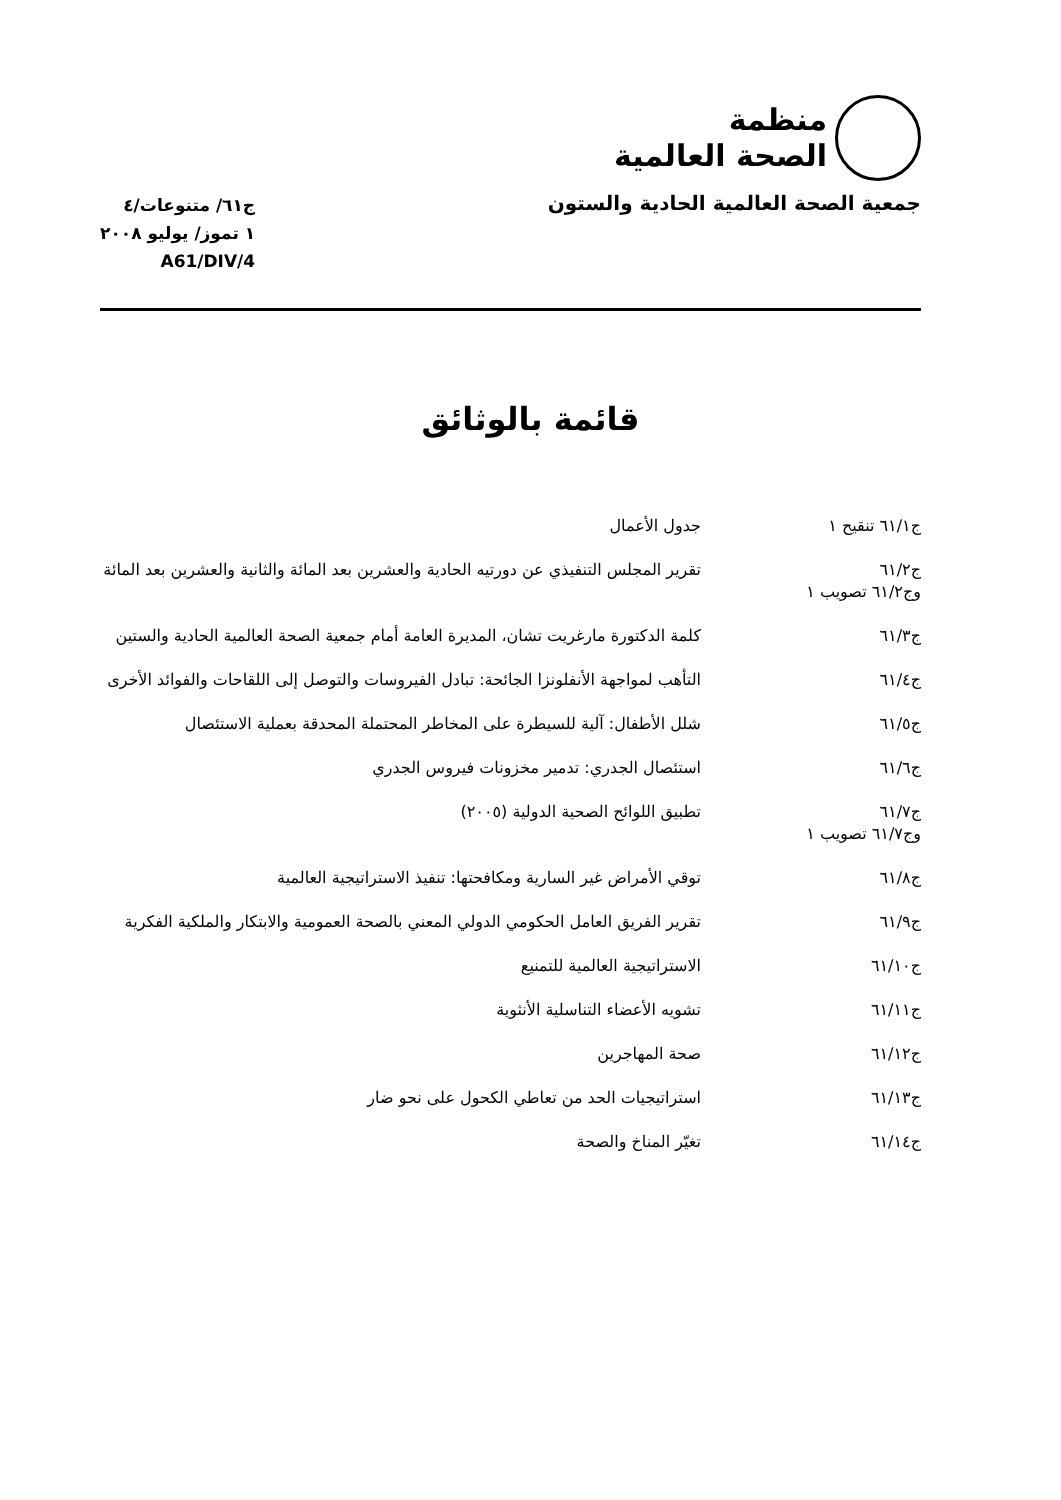منظمة
الصحة العالمية
جمعية الصحة العالمية الحادية والستون
ج٦١/ متنوعات/٤
١ تموز/ يوليو ٢٠٠٨
A61/DIV/4
قائمة بالوثائق
| ج٦١/١ تنقيح ١ | جدول الأعمال |
| ج٦١/٢ وج٦١/٢ تصويب ١ | تقرير المجلس التنفيذي عن دورتيه الحادية والعشرين بعد المائة والثانية والعشرين بعد المائة |
| ج٦١/٣ | كلمة الدكتورة مارغريت تشان، المديرة العامة أمام جمعية الصحة العالمية الحادية والستين |
| ج٦١/٤ | التأهب لمواجهة الأنفلونزا الجائحة: تبادل الفيروسات والتوصل إلى اللقاحات والفوائد الأخرى |
| ج٦١/٥ | شلل الأطفال: آلية للسيطرة على المخاطر المحتملة المحدقة بعملية الاستئصال |
| ج٦١/٦ | استئصال الجدري: تدمير مخزونات فيروس الجدري |
| ج٦١/٧ وج٦١/٧ تصويب ١ | تطبيق اللوائح الصحية الدولية (٢٠٠٥) |
| ج٦١/٨ | توقي الأمراض غير السارية ومكافحتها: تنفيذ الاستراتيجية العالمية |
| ج٦١/٩ | تقرير الفريق العامل الحكومي الدولي المعني بالصحة العمومية والابتكار والملكية الفكرية |
| ج٦١/١٠ | الاستراتيجية العالمية للتمنيع |
| ج٦١/١١ | تشويه الأعضاء التناسلية الأنثوية |
| ج٦١/١٢ | صحة المهاجرين |
| ج٦١/١٣ | استراتيجيات الحد من تعاطي الكحول على نحو ضار |
| ج٦١/١٤ | تغيّر المناخ والصحة |